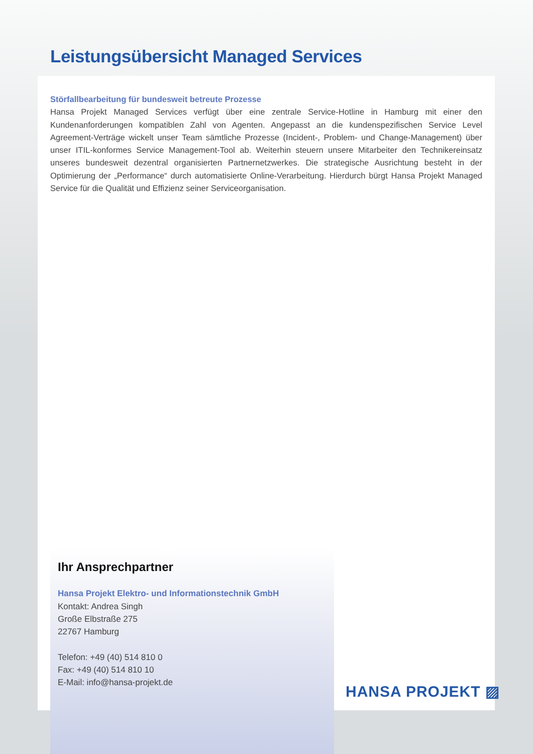Leistungsübersicht Managed Services
Störfallbearbeitung für bundesweit betreute Prozesse
Hansa Projekt Managed Services verfügt über eine zentrale Service-Hotline in Hamburg mit einer den Kundenanforderungen kompatiblen Zahl von Agenten. Angepasst an die kundenspezifischen Service Level Agreement-Verträge wickelt unser Team sämtliche Prozesse (Incident-, Problem- und Change-Management) über unser ITIL-konformes Service Management-Tool ab. Weiterhin steuern unsere Mitarbeiter den Technikereinsatz unseres bundesweit dezentral organisierten Partnernetzwerkes. Die strategische Ausrichtung besteht in der Optimierung der „Performance“ durch automatisierte Online-Verarbeitung. Hierdurch bürgt Hansa Projekt Managed Service für die Qualität und Effizienz seiner Serviceorganisation.
Ihr Ansprechpartner
Hansa Projekt Elektro- und Informationstechnik GmbH
Kontakt: Andrea Singh
Große Elbstraße 275
22767 Hamburg
Telefon: +49 (40) 514 810 0
Fax: +49 (40) 514 810 10
E-Mail: info@hansa-projekt.de
HANSA PROJEKT ▨